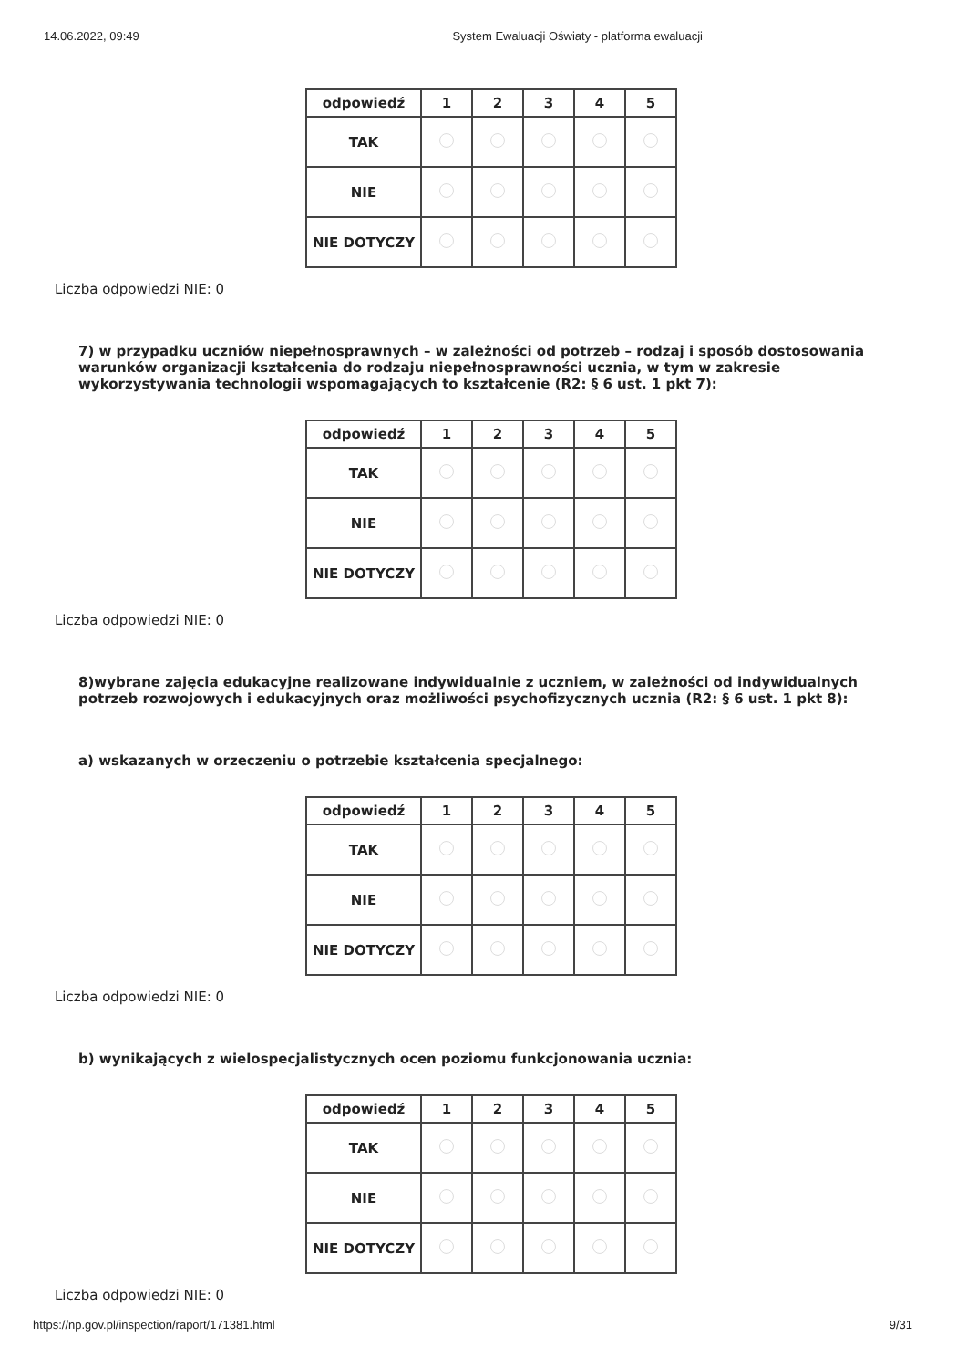14.06.2022, 09:49 System Ewaluacji Oświaty - platforma ewaluacji
| odpowiedź | 1 | 2 | 3 | 4 | 5 |
| --- | --- | --- | --- | --- | --- |
| TAK | | | | | |
| NIE | | | | | |
| NIE DOTYCZY | | | | | |
Liczba odpowiedzi NIE: 0
7) w przypadku uczniów niepełnosprawnych – w zależności od potrzeb – rodzaj i sposób dostosowania warunków organizacji kształcenia do rodzaju niepełnosprawności ucznia, w tym w zakresie wykorzystywania technologii wspomagających to kształcenie (R2: § 6 ust. 1 pkt 7):
| odpowiedź | 1 | 2 | 3 | 4 | 5 |
| --- | --- | --- | --- | --- | --- |
| TAK | | | | | |
| NIE | | | | | |
| NIE DOTYCZY | | | | | |
Liczba odpowiedzi NIE: 0
8)wybrane zajęcia edukacyjne realizowane indywidualnie z uczniem, w zależności od indywidualnych potrzeb rozwojowych i edukacyjnych oraz możliwości psychofizycznych ucznia (R2: § 6 ust. 1 pkt 8):
a) wskazanych w orzeczeniu o potrzebie kształcenia specjalnego:
| odpowiedź | 1 | 2 | 3 | 4 | 5 |
| --- | --- | --- | --- | --- | --- |
| TAK | | | | | |
| NIE | | | | | |
| NIE DOTYCZY | | | | | |
Liczba odpowiedzi NIE: 0
b) wynikających z wielospecjalistycznych ocen poziomu funkcjonowania ucznia:
| odpowiedź | 1 | 2 | 3 | 4 | 5 |
| --- | --- | --- | --- | --- | --- |
| TAK | | | | | |
| NIE | | | | | |
| NIE DOTYCZY | | | | | |
Liczba odpowiedzi NIE: 0
https://np.gov.pl/inspection/raport/171381.html 9/31